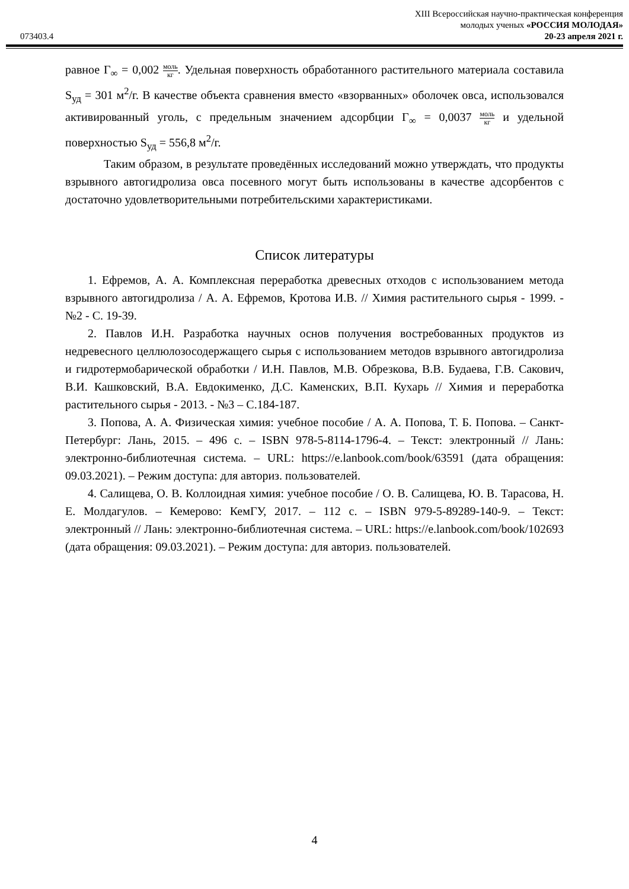073403.4
XIII Всероссийская научно-практическая конференция
молодых ученых «РОССИЯ МОЛОДАЯ»
20-23 апреля 2021 г.
равное Γ<sub>∞</sub> = 0,002 моль кг. Удельная поверхность обработанного растительного материала составила S<sub>уд</sub> = 301 м<sup>2</sup>/г. В качестве объекта сравнения вместо «взорванных» оболочек овса, использовался активированный уголь, с предельным значением адсорбции Γ<sub>∞</sub> = 0,0037 моль кг и удельной поверхностью S<sub>уд</sub> = 556,8 м<sup>2</sup>/г.
Таким образом, в результате проведённых исследований можно утверждать, что продукты взрывного автогидролиза овса посевного могут быть использованы в качестве адсорбентов с достаточно удовлетворительными потребительскими характеристиками.
Список литературы
1. Ефремов, А. А. Комплексная переработка древесных отходов с использованием метода взрывного автогидролиза / А. А. Ефремов, Кротова И.В. // Химия растительного сырья - 1999. - №2 - С. 19-39.
2. Павлов И.Н. Разработка научных основ получения востребованных продуктов из недревесного целлюлозосодержащего сырья с использованием методов взрывного автогидролиза и гидротермобарической обработки / И.Н. Павлов, М.В. Обрезкова, В.В. Будаева, Г.В. Сакович, В.И. Кашковский, В.А. Евдокименко, Д.С. Каменских, В.П. Кухарь // Химия и переработка растительного сырья - 2013. - №3 – С.184-187.
3. Попова, А. А. Физическая химия: учебное пособие / А. А. Попова, Т. Б. Попова. – Санкт-Петербург: Лань, 2015. – 496 с. – ISBN 978-5-8114-1796-4. – Текст: электронный // Лань: электронно-библиотечная система. – URL: https://e.lanbook.com/book/63591 (дата обращения: 09.03.2021). – Режим доступа: для авториз. пользователей.
4. Салищева, О. В. Коллоидная химия: учебное пособие / О. В. Салищева, Ю. В. Тарасова, Н. Е. Молдагулов. – Кемерово: КемГУ, 2017. – 112 с. – ISBN 979-5-89289-140-9. – Текст: электронный // Лань: электронно-библиотечная система. – URL: https://e.lanbook.com/book/102693 (дата обращения: 09.03.2021). – Режим доступа: для авториз. пользователей.
4